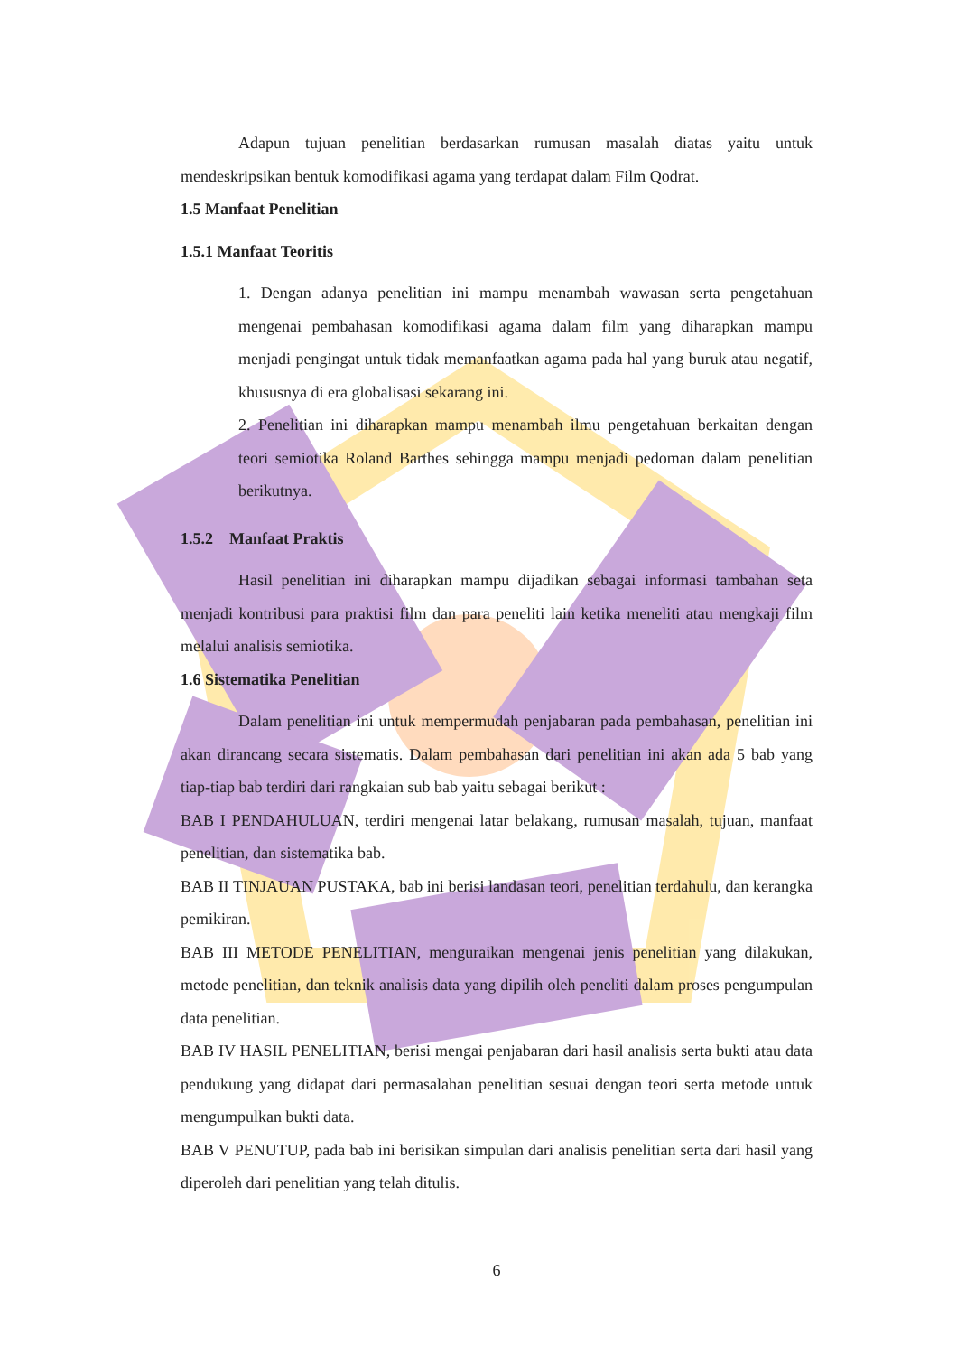Adapun tujuan penelitian berdasarkan rumusan masalah diatas yaitu untuk mendeskripsikan bentuk komodifikasi agama yang terdapat dalam Film Qodrat.
1.5 Manfaat Penelitian
1.5.1 Manfaat Teoritis
1. Dengan adanya penelitian ini mampu menambah wawasan serta pengetahuan mengenai pembahasan komodifikasi agama dalam film yang diharapkan mampu menjadi pengingat untuk tidak memanfaatkan agama pada hal yang buruk atau negatif, khususnya di era globalisasi sekarang ini.
2. Penelitian ini diharapkan mampu menambah ilmu pengetahuan berkaitan dengan teori semiotika Roland Barthes sehingga mampu menjadi pedoman dalam penelitian berikutnya.
1.5.2 Manfaat Praktis
Hasil penelitian ini diharapkan mampu dijadikan sebagai informasi tambahan seta menjadi kontribusi para praktisi film dan para peneliti lain ketika meneliti atau mengkaji film melalui analisis semiotika.
1.6 Sistematika Penelitian
Dalam penelitian ini untuk mempermudah penjabaran pada pembahasan, penelitian ini akan dirancang secara sistematis. Dalam pembahasan dari penelitian ini akan ada 5 bab yang tiap-tiap bab terdiri dari rangkaian sub bab yaitu sebagai berikut :
BAB I PENDAHULUAN, terdiri mengenai latar belakang, rumusan masalah, tujuan, manfaat penelitian, dan sistematika bab.
BAB II TINJAUAN PUSTAKA, bab ini berisi landasan teori, penelitian terdahulu, dan kerangka pemikiran.
BAB III METODE PENELITIAN, menguraikan mengenai jenis penelitian yang dilakukan, metode penelitian, dan teknik analisis data yang dipilih oleh peneliti dalam proses pengumpulan data penelitian.
BAB IV HASIL PENELITIAN, berisi mengai penjabaran dari hasil analisis serta bukti atau data pendukung yang didapat dari permasalahan penelitian sesuai dengan teori serta metode untuk mengumpulkan bukti data.
BAB V PENUTUP, pada bab ini berisikan simpulan dari analisis penelitian serta dari hasil yang diperoleh dari penelitian yang telah ditulis.
6